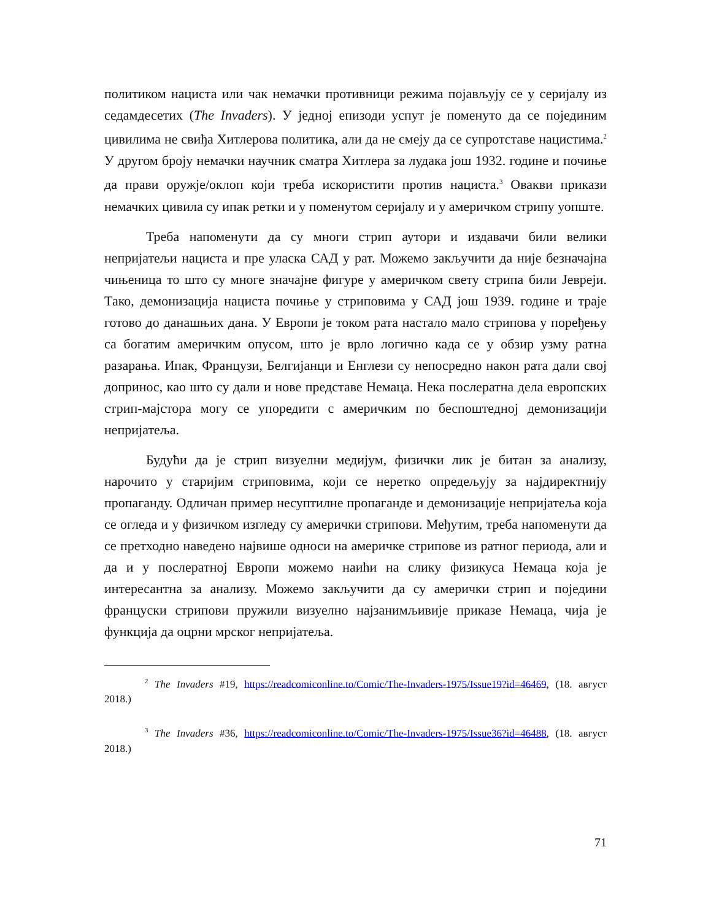политиком нациста или чак немачки противници режима појављују се у серијалу из седамдесетих (The Invaders). У једној епизоди успут је поменуто да се појединим цивилима не свиђа Хитлерова политика, али да не смеју да се супротставе нацистима.<sup>2</sup> У другом броју немачки научник сматра Хитлера за лудака још 1932. године и почиње да прави оружје/оклоп који треба искористити против нациста.<sup>3</sup> Овакви прикази немачких цивила су ипак ретки и у поменутом серијалу и у америчком стрипу уопште.
Треба напоменути да су многи стрип аутори и издавачи били велики непријатељи нациста и пре уласка САД у рат. Можемо закључити да није безначајна чињеница то што су многе значајне фигуре у америчком свету стрипа били Јевреји. Тако, демонизација нациста почиње у стриповима у САД још 1939. године и траје готово до данашњих дана. У Европи је током рата настало мало стрипова у поређењу са богатим америчким опусом, што је врло логично када се у обзир узму ратна разарања. Ипак, Французи, Белгијанци и Енглези су непосредно након рата дали свој допринос, као што су дали и нове представе Немаца. Нека послератна дела европских стрип-мајстора могу се упоредити с америчким по беспоштедној демонизацији непријатеља.
Будући да је стрип визуелни медијум, физички лик је битан за анализу, нарочито у старијим стриповима, који се неретко опредељују за најдиректнију пропаганду. Одличан пример несуптилне пропаганде и демонизације непријатеља која се огледа и у физичком изгледу су амерички стрипови. Међутим, треба напоменути да се претходно наведено највише односи на америчке стрипове из ратног периода, али и да и у послератној Европи можемо наићи на слику физикуса Немаца која је интересантна за анализу. Можемо закључити да су амерички стрип и поједини француски стрипови пружили визуелно најзанимљивије приказе Немаца, чија је функција да оцрни мрског непријатеља.
<sup>2</sup> The Invaders #19, https://readcomiconline.to/Comic/The-Invaders-1975/Issue19?id=46469, (18. август 2018.)
<sup>3</sup> The Invaders #36, https://readcomiconline.to/Comic/The-Invaders-1975/Issue36?id=46488, (18. август 2018.)
71